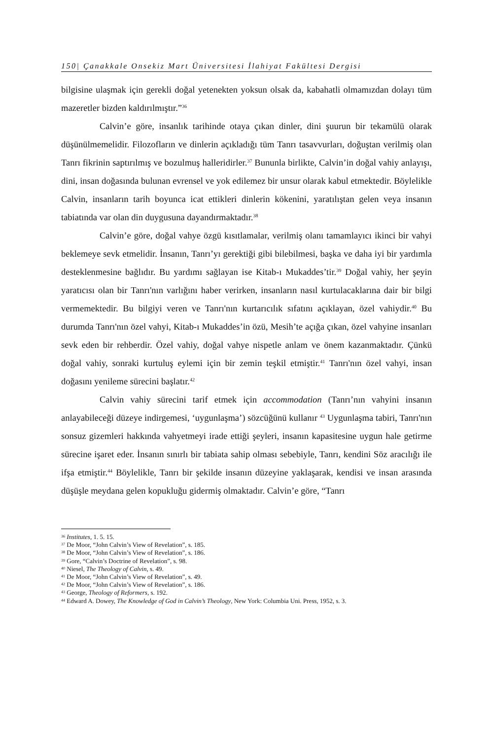150| Çanakkale Onsekiz Mart Üniversitesi İlahiyat Fakültesi Dergisi
bilgisine ulaşmak için gerekli doğal yetenekten yoksun olsak da, kabahatli olmamızdan dolayı tüm mazeretler bizden kaldırılmıştır.”<sup>36</sup>
Calvin’e göre, insanlık tarihinde otaya çıkan dinler, dini şuurun bir tekamülü olarak düşünülmemelidir. Filozofların ve dinlerin açıkladığı tüm Tanrı tasavvurları, doğuştan verilmiş olan Tanrı fikrinin saptırılmış ve bozulmuş halleridirler.<sup>37</sup> Bununla birlikte, Calvin’in doğal vahiy anlayışı, dini, insan doğasında bulunan evrensel ve yok edilemez bir unsur olarak kabul etmektedir. Böylelikle Calvin, insanların tarih boyunca icat ettikleri dinlerin kökenini, yaratılıştan gelen veya insanın tabiatında var olan din duygusuna dayandırmaktadır.<sup>38</sup>
Calvin’e göre, doğal vahye özgü kısıtlamalar, verilmiş olanı tamamlayıcı ikinci bir vahyi beklemeye sevk etmelidir. İnsanın, Tanrı’yı gerektiği gibi bilebilmesi, başka ve daha iyi bir yardımla desteklenmesine bağlıdır. Bu yardımı sağlayan ise Kitab-ı Mukaddes’tir.<sup>39</sup> Doğal vahiy, her şeyin yaratıcısı olan bir Tanrı'nın varlığını haber verirken, insanların nasıl kurtulacaklarına dair bir bilgi vermemektedir. Bu bilgiyi veren ve Tanrı'nın kurtarıcılık sıfatını açıklayan, özel vahiydir.<sup>40</sup> Bu durumda Tanrı'nın özel vahyi, Kitab-ı Mukaddes’in özü, Mesih’te açığa çıkan, özel vahyine insanları sevk eden bir rehberdir. Özel vahiy, doğal vahye nispetle anlam ve önem kazanmaktadır. Çünkü doğal vahiy, sonraki kurtuluş eylemi için bir zemin teşkil etmiştir.<sup>41</sup> Tanrı'nın özel vahyi, insan doğasını yenileme sürecini başlatır.<sup>42</sup>
Calvin vahiy sürecini tarif etmek için accommodation (Tanrı’nın vahyini insanın anlayabileceği düzeye indirgemesi, ‘uygunlaşma’) sözcüğünü kullanır <sup>43</sup> Uygunlaşma tabiri, Tanrı'nın sonsuz gizemleri hakkında vahyetmeyi irade ettiği şeyleri, insanın kapasitesine uygun hale getirme sürecine işaret eder. İnsanın sınırlı bir tabiata sahip olması sebebiyle, Tanrı, kendini Söz aracılığı ile ifşa etmiştir.<sup>44</sup> Böylelikle, Tanrı bir şekilde insanın düzeyine yaklaşarak, kendisi ve insan arasında düşüşle meydana gelen kopukluğu gidermiş olmaktadır. Calvin’e göre, “Tanrı
<sup>36</sup> Institutes, 1. 5. 15.
<sup>37</sup> De Moor, “John Calvin’s View of Revelation”, s. 185.
<sup>38</sup> De Moor, “John Calvin’s View of Revelation”, s. 186.
<sup>39</sup> Gore, “Calvin’s Doctrine of Revelation”, s. 98.
<sup>40</sup> Niesel, The Theology of Calvin, s. 49.
<sup>41</sup> De Moor, “John Calvin’s View of Revelation”, s. 49.
<sup>42</sup> De Moor, “John Calvin’s View of Revelation”, s. 186.
<sup>43</sup> George, Theology of Reformers, s. 192.
<sup>44</sup> Edward A. Dowey, The Knowledge of God in Calvin’s Theology, New York: Columbia Uni. Press, 1952, s. 3.